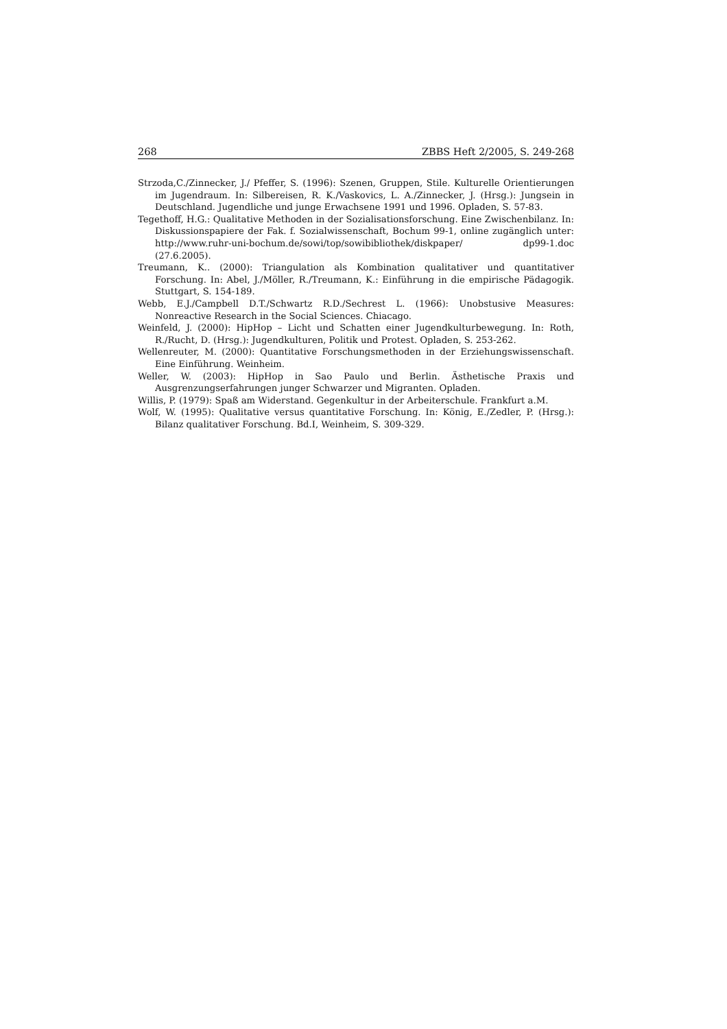268 ZBBS Heft 2/2005, S. 249-268
Strzoda,C./Zinnecker, J./ Pfeffer, S. (1996): Szenen, Gruppen, Stile. Kulturelle Orientierungen im Jugendraum. In: Silbereisen, R. K./Vaskovics, L. A./Zinnecker, J. (Hrsg.): Jungsein in Deutschland. Jugendliche und junge Erwachsene 1991 und 1996. Opladen, S. 57-83.
Tegethoff, H.G.: Qualitative Methoden in der Sozialisationsforschung. Eine Zwischenbilanz. In: Diskussionspapiere der Fak. f. Sozialwissenschaft, Bochum 99-1, online zugänglich unter: http://www.ruhr-uni-bochum.de/sowi/top/sowibibliothek/diskpaper/ dp99-1.doc (27.6.2005).
Treumann, K.. (2000): Triangulation als Kombination qualitativer und quantitativer Forschung. In: Abel, J./Möller, R./Treumann, K.: Einführung in die empirische Pädagogik. Stuttgart, S. 154-189.
Webb, E.J./Campbell D.T./Schwartz R.D./Sechrest L. (1966): Unobstusive Measures: Nonreactive Research in the Social Sciences. Chiacago.
Weinfeld, J. (2000): HipHop – Licht und Schatten einer Jugendkulturbewegung. In: Roth, R./Rucht, D. (Hrsg.): Jugendkulturen, Politik und Protest. Opladen, S. 253-262.
Wellenreuter, M. (2000): Quantitative Forschungsmethoden in der Erziehungswissenschaft. Eine Einführung. Weinheim.
Weller, W. (2003): HipHop in Sao Paulo und Berlin. Ästhetische Praxis und Ausgrenzungserfahrungen junger Schwarzer und Migranten. Opladen.
Willis, P. (1979): Spaß am Widerstand. Gegenkultur in der Arbeiterschule. Frankfurt a.M.
Wolf, W. (1995): Qualitative versus quantitative Forschung. In: König, E./Zedler, P. (Hrsg.): Bilanz qualitativer Forschung. Bd.I, Weinheim, S. 309-329.